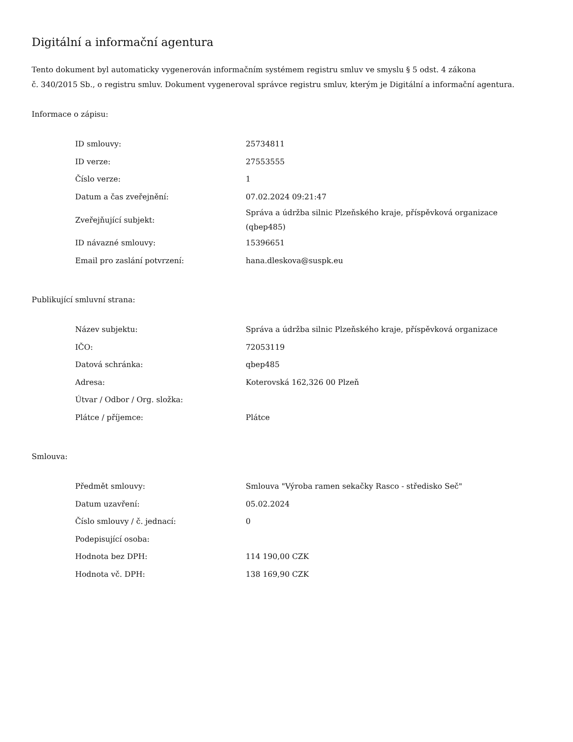Digitální a informační agentura
Tento dokument byl automaticky vygenerován informačním systémem registru smluv ve smyslu § 5 odst. 4 zákona
č. 340/2015 Sb., o registru smluv. Dokument vygeneroval správce registru smluv, kterým je Digitální a informační agentura.
Informace o zápisu:
| ID smlouvy: | 25734811 |
| ID verze: | 27553555 |
| Číslo verze: | 1 |
| Datum a čas zveřejnění: | 07.02.2024 09:21:47 |
| Zveřejňující subjekt: | Správa a údržba silnic Plzeňského kraje, příspěvková organizace (qbep485) |
| ID návazné smlouvy: | 15396651 |
| Email pro zaslání potvrzení: | hana.dleskova@suspk.eu |
Publikující smluvní strana:
| Název subjektu: | Správa a údržba silnic Plzeňského kraje, příspěvková organizace |
| IČO: | 72053119 |
| Datová schránka: | qbep485 |
| Adresa: | Koterovská 162,326 00 Plzeň |
| Útvar / Odbor / Org. složka: | |
| Plátce / příjemce: | Plátce |
Smlouva:
| Předmět smlouvy: | Smlouva "Výroba ramen sekačky Rasco - středisko Seč" |
| Datum uzavření: | 05.02.2024 |
| Číslo smlouvy / č. jednací: | 0 |
| Podepisující osoba: | |
| Hodnota bez DPH: | 114 190,00 CZK |
| Hodnota vč. DPH: | 138 169,90 CZK |